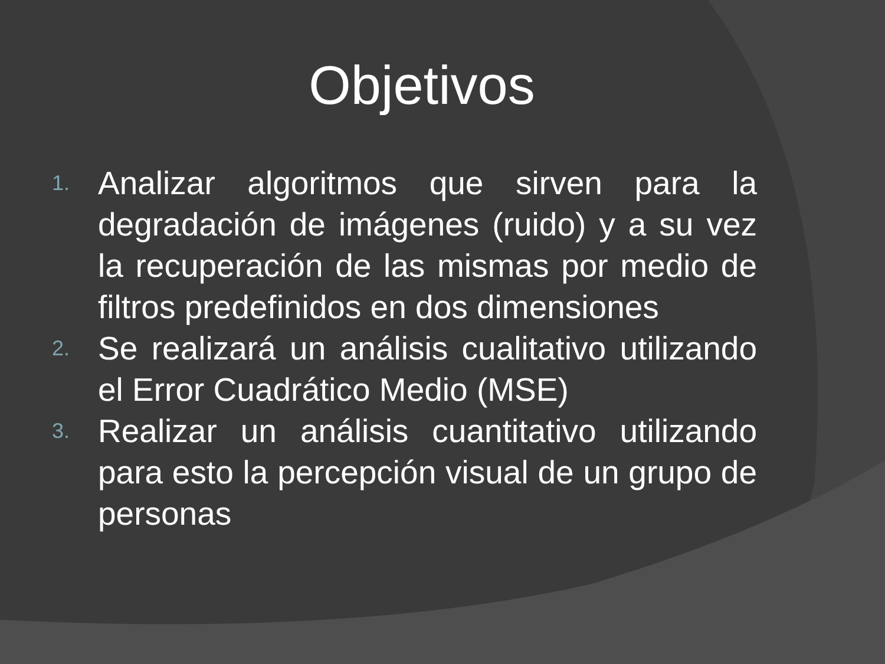Objetivos
1. Analizar algoritmos que sirven para la degradación de imágenes (ruido) y a su vez la recuperación de las mismas por medio de filtros predefinidos en dos dimensiones
2. Se realizará un análisis cualitativo utilizando el Error Cuadrático Medio (MSE)
3. Realizar un análisis cuantitativo utilizando para esto la percepción visual de un grupo de personas